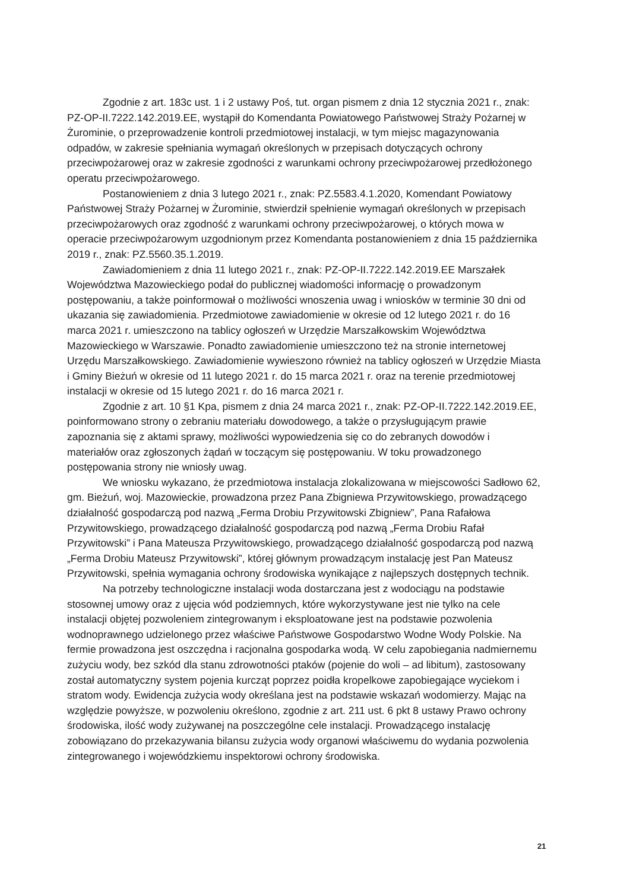Zgodnie z art. 183c ust. 1 i 2 ustawy Poś, tut. organ pismem z dnia 12 stycznia 2021 r., znak: PZ-OP-II.7222.142.2019.EE, wystąpił do Komendanta Powiatowego Państwowej Straży Pożarnej w Żurominie, o przeprowadzenie kontroli przedmiotowej instalacji, w tym miejsc magazynowania odpadów, w zakresie spełniania wymagań określonych w przepisach dotyczących ochrony przeciwpożarowej oraz w zakresie zgodności z warunkami ochrony przeciwpożarowej przedłożonego operatu przeciwpożarowego.
Postanowieniem z dnia 3 lutego 2021 r., znak: PZ.5583.4.1.2020, Komendant Powiatowy Państwowej Straży Pożarnej w Żurominie, stwierdził spełnienie wymagań określonych w przepisach przeciwpożarowych oraz zgodność z warunkami ochrony przeciwpożarowej, o których mowa w operacie przeciwpożarowym uzgodnionym przez Komendanta postanowieniem z dnia 15 października 2019 r., znak: PZ.5560.35.1.2019.
Zawiadomieniem z dnia 11 lutego 2021 r., znak: PZ-OP-II.7222.142.2019.EE Marszałek Województwa Mazowieckiego podał do publicznej wiadomości informację o prowadzonym postępowaniu, a także poinformował o możliwości wnoszenia uwag i wniosków w terminie 30 dni od ukazania się zawiadomienia. Przedmiotowe zawiadomienie w okresie od 12 lutego 2021 r. do 16 marca 2021 r. umieszczono na tablicy ogłoszeń w Urzędzie Marszałkowskim Województwa Mazowieckiego w Warszawie. Ponadto zawiadomienie umieszczono też na stronie internetowej Urzędu Marszałkowskiego. Zawiadomienie wywieszono również na tablicy ogłoszeń w Urzędzie Miasta i Gminy Bieżuń w okresie od 11 lutego 2021 r. do 15 marca 2021 r. oraz na terenie przedmiotowej instalacji w okresie od 15 lutego 2021 r. do 16 marca 2021 r.
Zgodnie z art. 10 §1 Kpa, pismem z dnia 24 marca 2021 r., znak: PZ-OP-II.7222.142.2019.EE, poinformowano strony o zebraniu materiału dowodowego, a także o przysługującym prawie zapoznania się z aktami sprawy, możliwości wypowiedzenia się co do zebranych dowodów i materiałów oraz zgłoszonych żądań w toczącym się postępowaniu. W toku prowadzonego postępowania strony nie wniosły uwag.
We wniosku wykazano, że przedmiotowa instalacja zlokalizowana w miejscowości Sadłowo 62, gm. Bieżuń, woj. Mazowieckie, prowadzona przez Pana Zbigniewa Przywitowskiego, prowadzącego działalność gospodarczą pod nazwą „Ferma Drobiu Przywitowski Zbigniew”, Pana Rafałowa Przywitowskiego, prowadzącego działalność gospodarczą pod nazwą „Ferma Drobiu Rafał Przywitowski” i Pana Mateusza Przywitowskiego, prowadzącego działalność gospodarczą pod nazwą „Ferma Drobiu Mateusz Przywitowski”, której głównym prowadzącym instalację jest Pan Mateusz Przywitowski, spełnia wymagania ochrony środowiska wynikające z najlepszych dostępnych technik.
Na potrzeby technologiczne instalacji woda dostarczana jest z wodociągu na podstawie stosownej umowy oraz z ujęcia wód podziemnych, które wykorzystywane jest nie tylko na cele instalacji objętej pozwoleniem zintegrowanym i eksploatowane jest na podstawie pozwolenia wodnoprawnego udzielonego przez właściwe Państwowe Gospodarstwo Wodne Wody Polskie. Na fermie prowadzona jest oszczędna i racjonalna gospodarka wodą. W celu zapobiegania nadmiernemu zużyciu wody, bez szkód dla stanu zdrowotności ptaków (pojenie do woli – ad libitum), zastosowany został automatyczny system pojenia kurcząt poprzez poidła kropelkowe zapobiegające wyciekom i stratom wody. Ewidencja zużycia wody określana jest na podstawie wskazań wodomierzy. Mając na względzie powyższe, w pozwoleniu określono, zgodnie z art. 211 ust. 6 pkt 8 ustawy Prawo ochrony środowiska, ilość wody zużywanej na poszczególne cele instalacji. Prowadzącego instalację zobowiązano do przekazywania bilansu zużycia wody organowi właściwemu do wydania pozwolenia zintegrowanego i wojewódzkiemu inspektorowi ochrony środowiska.
21